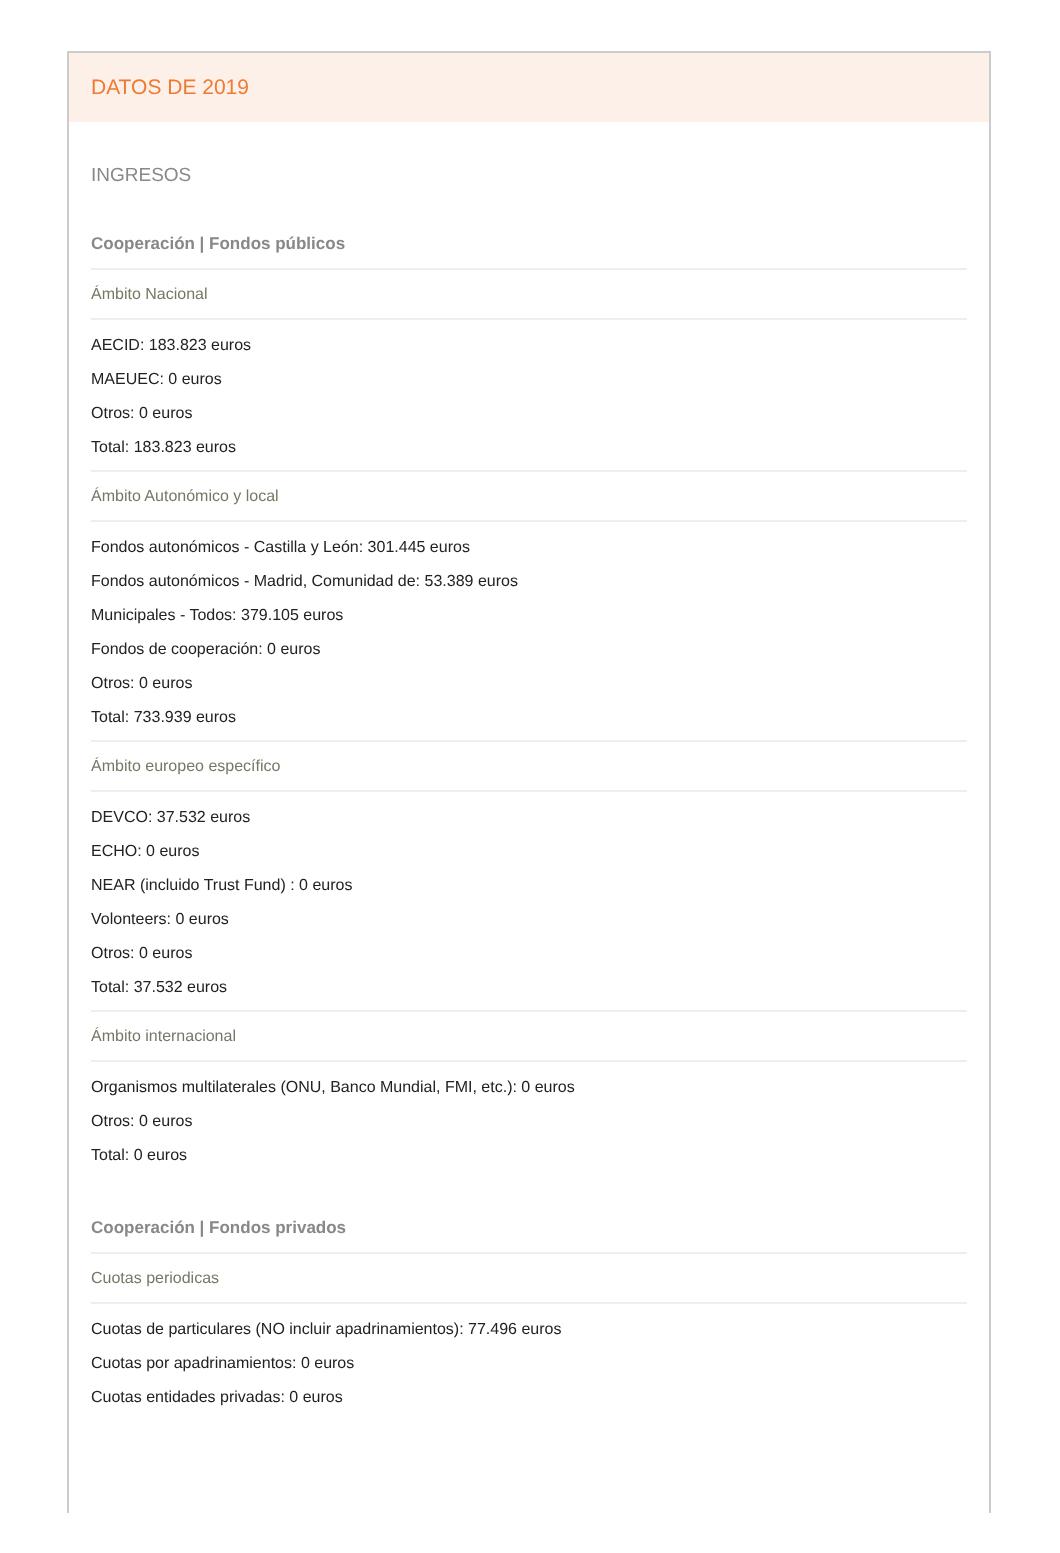DATOS DE 2019
INGRESOS
Cooperación | Fondos públicos
Ámbito Nacional
AECID: 183.823 euros
MAEUEC: 0 euros
Otros: 0 euros
Total: 183.823 euros
Ámbito Autonómico y local
Fondos autonómicos - Castilla y León: 301.445 euros
Fondos autonómicos - Madrid, Comunidad de: 53.389 euros
Municipales - Todos: 379.105 euros
Fondos de cooperación: 0 euros
Otros: 0 euros
Total: 733.939 euros
Ámbito europeo específico
DEVCO: 37.532 euros
ECHO: 0 euros
NEAR (incluido Trust Fund) : 0 euros
Volonteers: 0 euros
Otros: 0 euros
Total: 37.532 euros
Ámbito internacional
Organismos multilaterales (ONU, Banco Mundial, FMI, etc.): 0 euros
Otros: 0 euros
Total: 0 euros
Cooperación | Fondos privados
Cuotas periodicas
Cuotas de particulares (NO incluir apadrinamientos): 77.496 euros
Cuotas por apadrinamientos: 0 euros
Cuotas entidades privadas: 0 euros